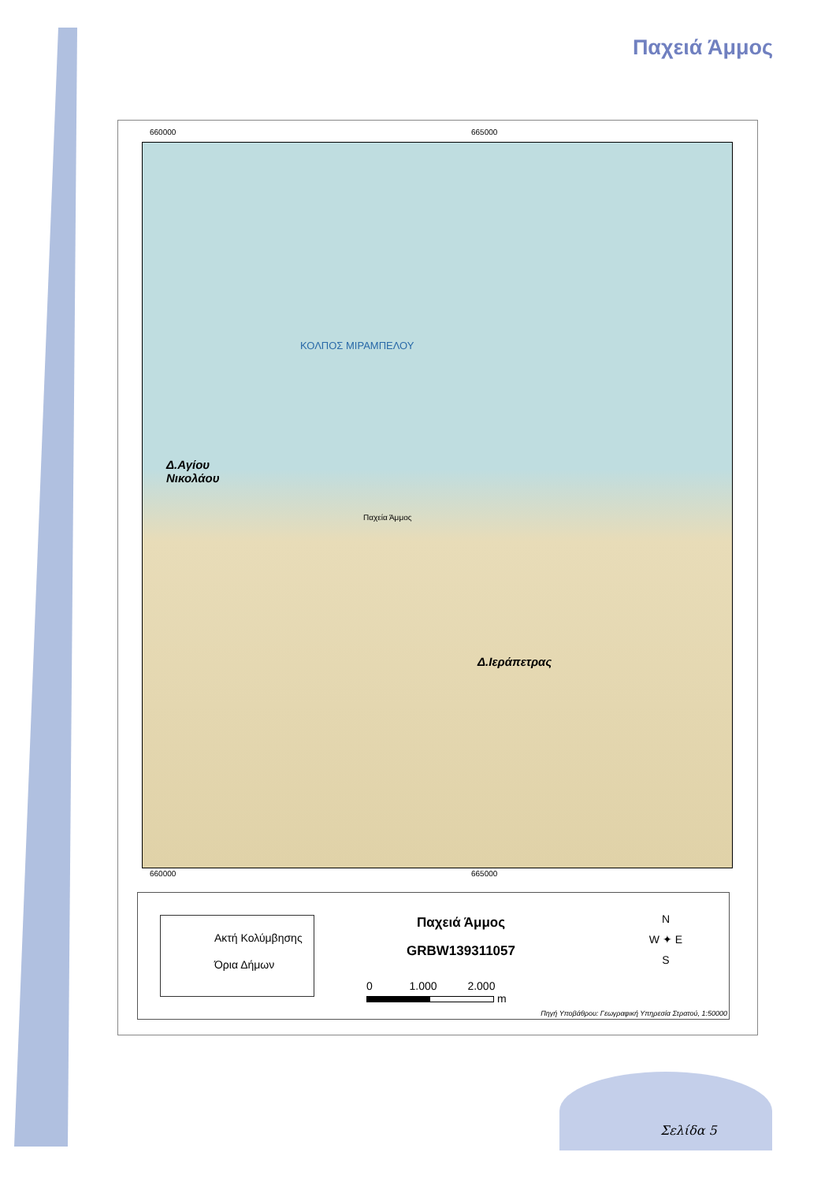Παχειά Άμμος
660000 665000
ΚΟΛΠΟΣ ΜΙΡΑΜΠΕΛΟΥ
Δ.Αγίου
Νικολάου
Παχεία Άμμος
Δ.Ιεράπετρας
660000 665000
Ακτή Κολύμβησης
Όρια Δήμων
Παχειά Άμμος
GRBW139311057
0 1.000 2.000
m
N
W ✦ E
S
Πηγή Υποβάθρου: Γεωγραφική Υπηρεσία Στρατού, 1:50000
Σελίδα 5